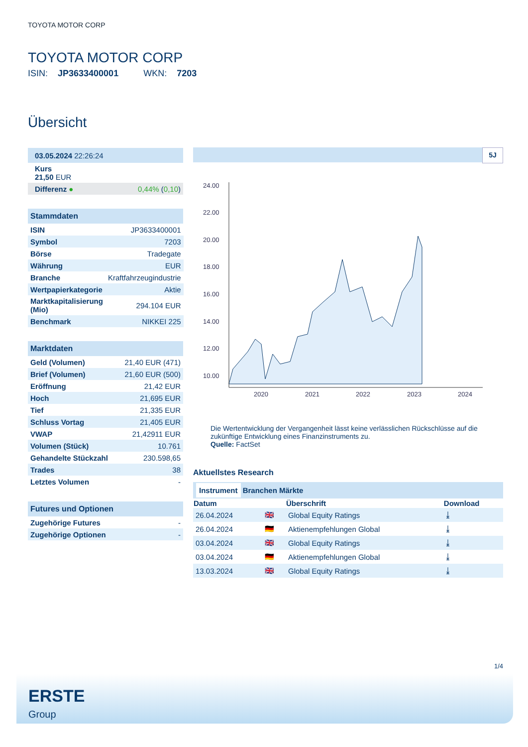TOYOTA MOTOR CORP
TOYOTA MOTOR CORP
ISIN: JP3633400001 WKN: 7203
Übersicht
| 03.05.2024 22:26:24 |
| Kurs 21,50 EUR |
| Differenz ● | 0,44% ( 0,10 ) |
Stammdaten
| ISIN | JP3633400001 |
| Symbol | 7203 |
| Börse | Tradegate |
| Währung | EUR |
| Branche | Kraftfahrzeugindustrie |
| Wertpapierkategorie | Aktie |
| Marktkapitalisierung (Mio) | 294.104 EUR |
| Benchmark | NIKKEI 225 |
Marktdaten
| Geld (Volumen) | 21,40 EUR (471) |
| Brief (Volumen) | 21,60 EUR (500) |
| Eröffnung | 21,42 EUR |
| Hoch | 21,695 EUR |
| Tief | 21,335 EUR |
| Schluss Vortag | 21,405 EUR |
| VWAP | 21,42911 EUR |
| Volumen (Stück) | 10.761 |
| Gehandelte Stückzahl | 230.598,65 |
| Trades | 38 |
| Letztes Volumen | - |
Futures und Optionen
| Zugehörige Futures | - |
| Zugehörige Optionen | - |
5J
24.00
22.00
20.00
18.00
16.00
14.00
12.00
10.00
2020
2021
2022
2023
2024
Die Wertentwicklung der Vergangenheit lässt keine verlässlichen Rückschlüsse auf die zukünftige Entwicklung eines Finanzinstruments zu.
Quelle: FactSet
Aktuellstes Research
Instrument Branchen Märkte
| Datum | | Überschrift | Download |
| --- | --- | --- | --- |
| 26.04.2024 | 🇬🇧 | Global Equity Ratings | ⤓ |
| 26.04.2024 | 🇩🇪 | Aktienempfehlungen Global | ⤓ |
| 03.04.2024 | 🇬🇧 | Global Equity Ratings | ⤓ |
| 03.04.2024 | 🇩🇪 | Aktienempfehlungen Global | ⤓ |
| 13.03.2024 | 🇬🇧 | Global Equity Ratings | ⤓ |
1/4
ERSTE
Group